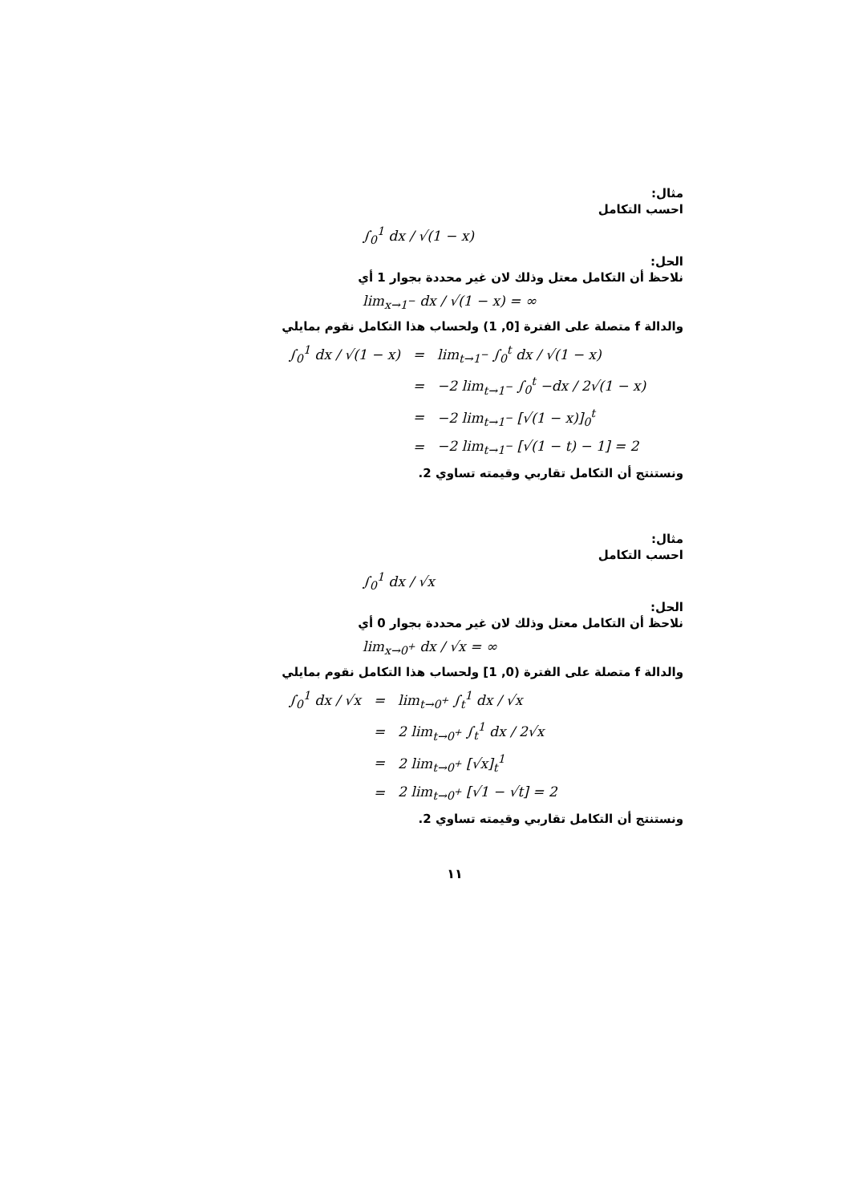مثال:
احسب التكامل
∫<sub>0</sub><sup>1</sup> dx / √(1 − x)
الحل:
نلاحظ أن التكامل معتل وذلك لان غير محددة بجوار 1 أي
lim<sub>x→1<sup>−</sup></sub> dx / √(1 − x) = ∞
والدالة f متصلة على الفترة [0, 1) ولحساب هذا التكامل نقوم بمايلي
| ∫<sub>0</sub><sup>1</sup> dx / √(1 − x) | = | lim<sub>t→1<sup>−</sup></sub> ∫<sub>0</sub><sup>t</sup> dx / √(1 − x) |
| | = | −2 lim<sub>t→1<sup>−</sup></sub> ∫<sub>0</sub><sup>t</sup> −dx / 2√(1 − x) |
| | = | −2 lim<sub>t→1<sup>−</sup></sub> [√(1 − x)]<sub>0</sub><sup>t</sup> |
| | = | −2 lim<sub>t→1<sup>−</sup></sub> [√(1 − t) − 1] = 2 |
ونستنتج أن التكامل تقاربي وقيمته تساوي 2.
مثال:
احسب التكامل
∫<sub>0</sub><sup>1</sup> dx / √x
الحل:
نلاحظ أن التكامل معتل وذلك لان غير محددة بجوار 0 أي
lim<sub>x→0<sup>+</sup></sub> dx / √x = ∞
والدالة f متصلة على الفترة (0, 1] ولحساب هذا التكامل نقوم بمايلي
| ∫<sub>0</sub><sup>1</sup> dx / √x | = | lim<sub>t→0<sup>+</sup></sub> ∫<sub>t</sub><sup>1</sup> dx / √x |
| | = | 2 lim<sub>t→0<sup>+</sup></sub> ∫<sub>t</sub><sup>1</sup> dx / 2√x |
| | = | 2 lim<sub>t→0<sup>+</sup></sub> [√x]<sub>t</sub><sup>1</sup> |
| | = | 2 lim<sub>t→0<sup>+</sup></sub> [√1 − √t] = 2 |
ونستنتج أن التكامل تقاربي وقيمته تساوي 2.
١١